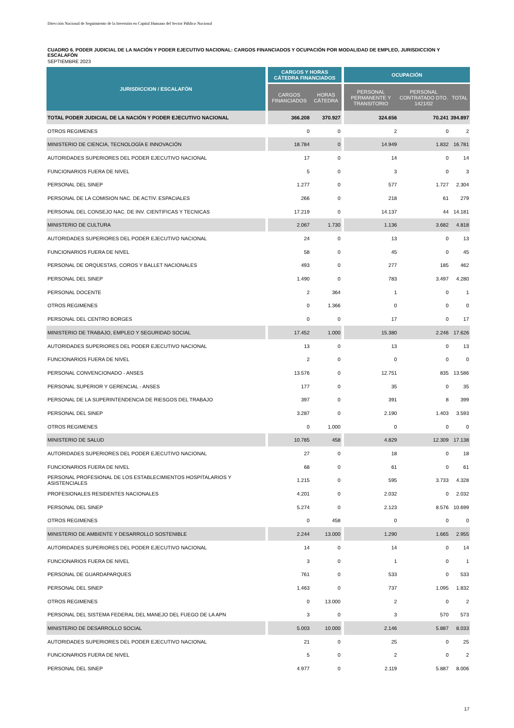Dirección Nacional de Seguimiento de la Inversión en Capital Humano del Sector Público Nacional
CUADRO 6. PODER JUDICIAL DE LA NACIÓN Y PODER EJECUTIVO NACIONAL: CARGOS FINANCIADOS Y OCUPACIÓN POR MODALIDAD DE EMPLEO, JURISDICCION Y ESCALAFÓN
SEPTIEMBRE 2023
| JURISDICCION / ESCALAFÓN | CARGOS Y HORAS CÁTEDRA FINANCIADOS | | OCUPACIÓN | | |
| --- | --- | --- | --- | --- | --- |
| | CARGOS FINANCIADOS | HORAS CÁTEDRA | PERSONAL PERMANENTE Y TRANSITORIO | PERSONAL CONTRATADO DTO. 1421/02 | TOTAL |
| TOTAL PODER JUDICIAL DE LA NACIÓN Y PODER EJECUTIVO NACIONAL | 366.208 | 370.927 | 324.656 | 70.241 | 394.897 |
| OTROS REGIMENES | 0 | 0 | 2 | 0 | 2 |
| MINISTERIO DE CIENCIA, TECNOLOGÍA E INNOVACIÓN | 18.784 | 0 | 14.949 | 1.832 | 16.781 |
| AUTORIDADES SUPERIORES DEL PODER EJECUTIVO NACIONAL | 17 | 0 | 14 | 0 | 14 |
| FUNCIONARIOS FUERA DE NIVEL | 5 | 0 | 3 | 0 | 3 |
| PERSONAL DEL SINEP | 1.277 | 0 | 577 | 1.727 | 2.304 |
| PERSONAL DE LA COMISION NAC. DE ACTIV. ESPACIALES | 266 | 0 | 218 | 61 | 279 |
| PERSONAL DEL CONSEJO NAC. DE INV. CIENTIFICAS Y TECNICAS | 17.219 | 0 | 14.137 | 44 | 14.181 |
| MINISTERIO DE CULTURA | 2.067 | 1.730 | 1.136 | 3.682 | 4.818 |
| AUTORIDADES SUPERIORES DEL PODER EJECUTIVO NACIONAL | 24 | 0 | 13 | 0 | 13 |
| FUNCIONARIOS FUERA DE NIVEL | 58 | 0 | 45 | 0 | 45 |
| PERSONAL DE ORQUESTAS, COROS Y BALLET NACIONALES | 493 | 0 | 277 | 185 | 462 |
| PERSONAL DEL SINEP | 1.490 | 0 | 783 | 3.497 | 4.280 |
| PERSONAL DOCENTE | 2 | 364 | 1 | 0 | 1 |
| OTROS REGIMENES | 0 | 1.366 | 0 | 0 | 0 |
| PERSONAL DEL CENTRO BORGES | 0 | 0 | 17 | 0 | 17 |
| MINISTERIO DE TRABAJO, EMPLEO Y SEGURIDAD SOCIAL | 17.452 | 1.000 | 15.380 | 2.246 | 17.626 |
| AUTORIDADES SUPERIORES DEL PODER EJECUTIVO NACIONAL | 13 | 0 | 13 | 0 | 13 |
| FUNCIONARIOS FUERA DE NIVEL | 2 | 0 | 0 | 0 | 0 |
| PERSONAL CONVENCIONADO - ANSES | 13.576 | 0 | 12.751 | 835 | 13.586 |
| PERSONAL SUPERIOR Y GERENCIAL - ANSES | 177 | 0 | 35 | 0 | 35 |
| PERSONAL DE LA SUPERINTENDENCIA DE RIESGOS DEL TRABAJO | 397 | 0 | 391 | 8 | 399 |
| PERSONAL DEL SINEP | 3.287 | 0 | 2.190 | 1.403 | 3.593 |
| OTROS REGIMENES | 0 | 1.000 | 0 | 0 | 0 |
| MINISTERIO DE SALUD | 10.785 | 458 | 4.829 | 12.309 | 17.138 |
| AUTORIDADES SUPERIORES DEL PODER EJECUTIVO NACIONAL | 27 | 0 | 18 | 0 | 18 |
| FUNCIONARIOS FUERA DE NIVEL | 68 | 0 | 61 | 0 | 61 |
| PERSONAL PROFESIONAL DE LOS ESTABLECIMIENTOS HOSPITALARIOS Y ASISTENCIALES | 1.215 | 0 | 595 | 3.733 | 4.328 |
| PROFESIONALES RESIDENTES NACIONALES | 4.201 | 0 | 2.032 | 0 | 2.032 |
| PERSONAL DEL SINEP | 5.274 | 0 | 2.123 | 8.576 | 10.699 |
| OTROS REGIMENES | 0 | 458 | 0 | 0 | 0 |
| MINISTERIO DE AMBIENTE Y DESARROLLO SOSTENIBLE | 2.244 | 13.000 | 1.290 | 1.665 | 2.955 |
| AUTORIDADES SUPERIORES DEL PODER EJECUTIVO NACIONAL | 14 | 0 | 14 | 0 | 14 |
| FUNCIONARIOS FUERA DE NIVEL | 3 | 0 | 1 | 0 | 1 |
| PERSONAL DE GUARDAPARQUES | 761 | 0 | 533 | 0 | 533 |
| PERSONAL DEL SINEP | 1.463 | 0 | 737 | 1.095 | 1.832 |
| OTROS REGIMENES | 0 | 13.000 | 2 | 0 | 2 |
| PERSONAL DEL SISTEMA FEDERAL DEL MANEJO DEL FUEGO DE LA APN | 3 | 0 | 3 | 570 | 573 |
| MINISTERIO DE DESARROLLO SOCIAL | 5.003 | 10.000 | 2.146 | 5.887 | 8.033 |
| AUTORIDADES SUPERIORES DEL PODER EJECUTIVO NACIONAL | 21 | 0 | 25 | 0 | 25 |
| FUNCIONARIOS FUERA DE NIVEL | 5 | 0 | 2 | 0 | 2 |
| PERSONAL DEL SINEP | 4.977 | 0 | 2.119 | 5.887 | 8.006 |
17